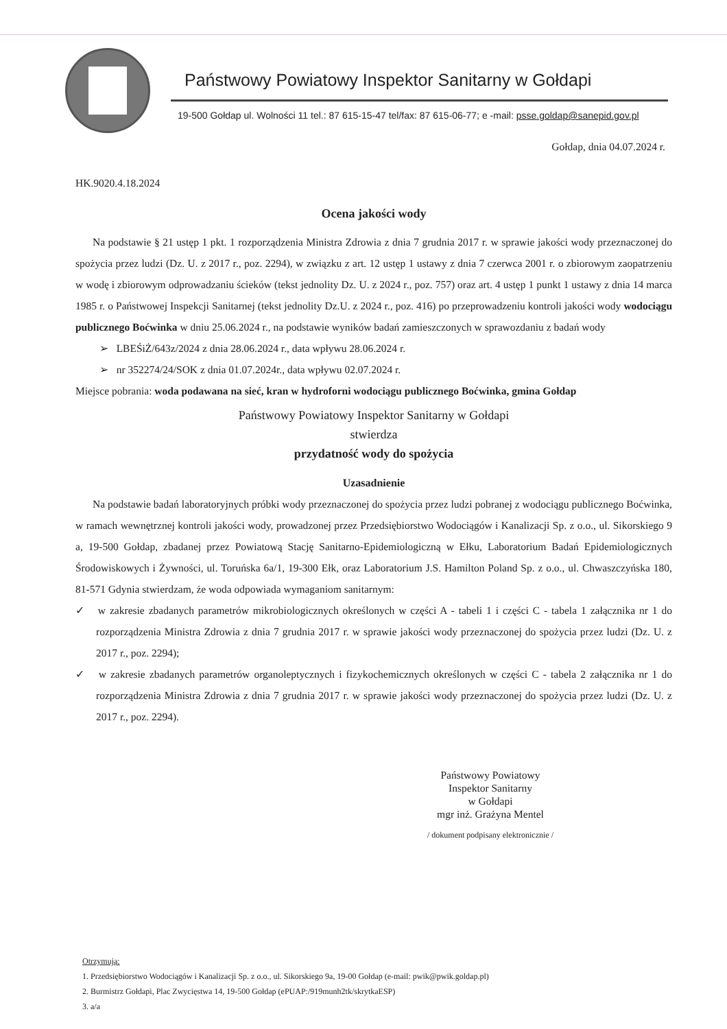Państwowy Powiatowy Inspektor Sanitarny w Gołdapi
19-500 Gołdap ul. Wolności 11 tel.: 87 615-15-47 tel/fax: 87 615-06-77; e -mail: psse.goldap@sanepid.gov.pl
Gołdap, dnia 04.07.2024 r.
HK.9020.4.18.2024
Ocena jakości wody
Na podstawie § 21 ustęp 1 pkt. 1 rozporządzenia Ministra Zdrowia z dnia 7 grudnia 2017 r. w sprawie jakości wody przeznaczonej do spożycia przez ludzi (Dz. U. z 2017 r., poz. 2294), w związku z art. 12 ustęp 1 ustawy z dnia 7 czerwca 2001 r. o zbiorowym zaopatrzeniu w wodę i zbiorowym odprowadzaniu ścieków (tekst jednolity Dz. U. z 2024 r., poz. 757) oraz art. 4 ustęp 1 punkt 1 ustawy z dnia 14 marca 1985 r. o Państwowej Inspekcji Sanitarnej (tekst jednolity Dz.U. z 2024 r., poz. 416) po przeprowadzeniu kontroli jakości wody wodociągu publicznego Boćwinka w dniu 25.06.2024 r., na podstawie wyników badań zamieszczonych w sprawozdaniu z badań wody
➢ LBEŚiŻ/643z/2024 z dnia 28.06.2024 r., data wpływu 28.06.2024 r.
➢ nr 352274/24/SOK z dnia 01.07.2024r., data wpływu 02.07.2024 r.
Miejsce pobrania: woda podawana na sieć, kran w hydroforni wodociągu publicznego Boćwinka, gmina Gołdap
Państwowy Powiatowy Inspektor Sanitarny w Gołdapi
stwierdza
przydatność wody do spożycia
Uzasadnienie
Na podstawie badań laboratoryjnych próbki wody przeznaczonej do spożycia przez ludzi pobranej z wodociągu publicznego Boćwinka, w ramach wewnętrznej kontroli jakości wody, prowadzonej przez Przedsiębiorstwo Wodociągów i Kanalizacji Sp. z o.o., ul. Sikorskiego 9 a, 19-500 Gołdap, zbadanej przez Powiatową Stację Sanitarno-Epidemiologiczną w Ełku, Laboratorium Badań Epidemiologicznych Środowiskowych i Żywności, ul. Toruńska 6a/1, 19-300 Ełk, oraz Laboratorium J.S. Hamilton Poland Sp. z o.o., ul. Chwaszczyńska 180, 81-571 Gdynia stwierdzam, że woda odpowiada wymaganiom sanitarnym:
✓ w zakresie zbadanych parametrów mikrobiologicznych określonych w części A - tabeli 1 i części C - tabela 1 załącznika nr 1 do rozporządzenia Ministra Zdrowia z dnia 7 grudnia 2017 r. w sprawie jakości wody przeznaczonej do spożycia przez ludzi (Dz. U. z 2017 r., poz. 2294);
✓ w zakresie zbadanych parametrów organoleptycznych i fizykochemicznych określonych w części C - tabela 2 załącznika nr 1 do rozporządzenia Ministra Zdrowia z dnia 7 grudnia 2017 r. w sprawie jakości wody przeznaczonej do spożycia przez ludzi (Dz. U. z 2017 r., poz. 2294).
Państwowy Powiatowy
Inspektor Sanitarny
w Gołdapi
mgr inż. Grażyna Mentel
/ dokument podpisany elektronicznie /
Otrzymują:
1. Przedsiębiorstwo Wodociągów i Kanalizacji Sp. z o.o., ul. Sikorskiego 9a, 19-00 Gołdap (e-mail: pwik@pwik.goldap.pl)
2. Burmistrz Gołdapi, Plac Zwycięstwa 14, 19-500 Gołdap (ePUAP:/919munh2tk/skrytkaESP)
3. a/a